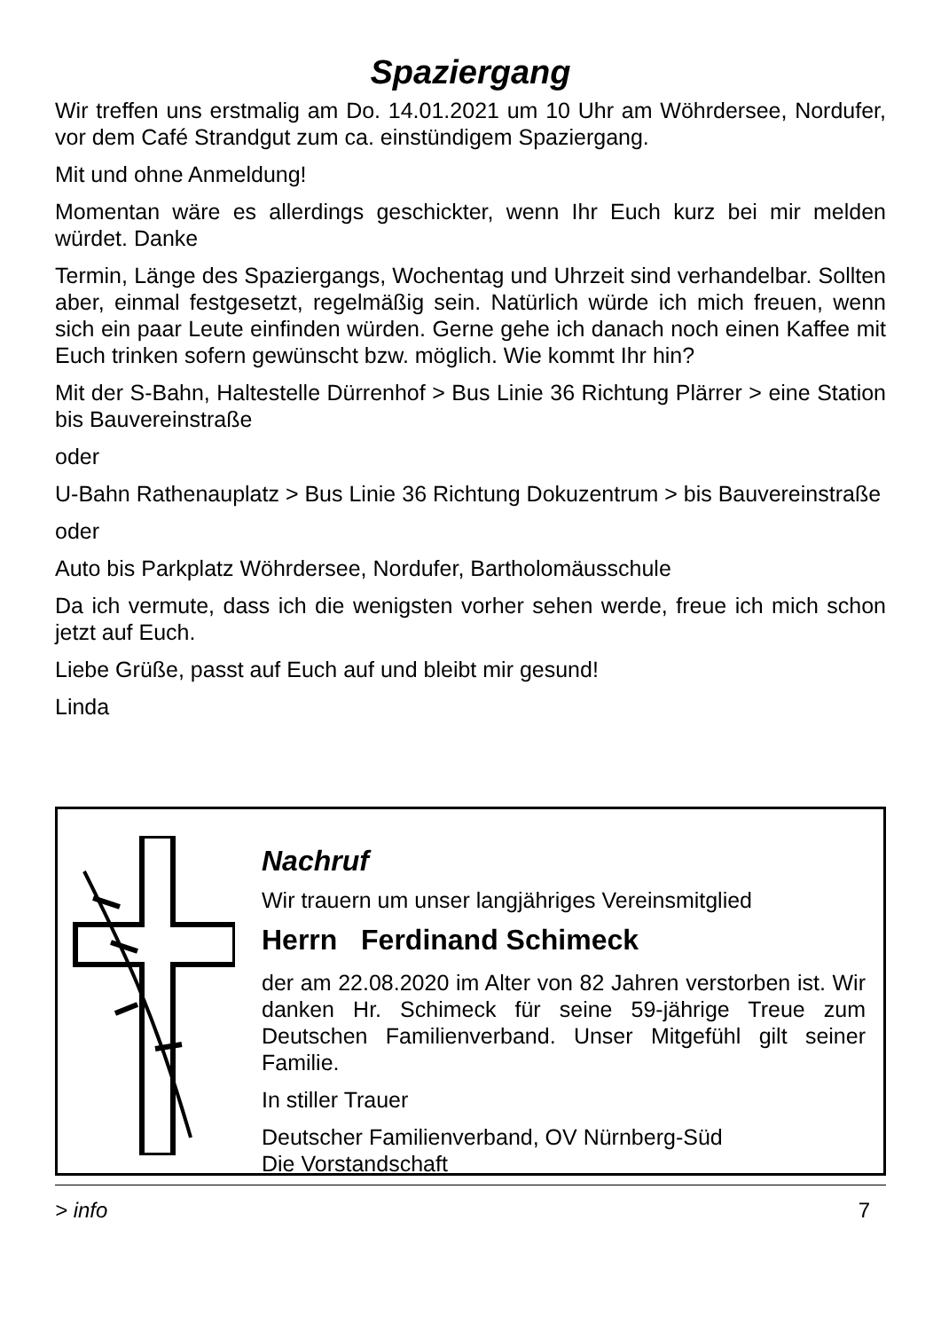Spaziergang
Wir treffen uns erstmalig am Do. 14.01.2021 um 10 Uhr am Wöhrdersee, Nordufer, vor dem Café Strandgut zum ca. einstündigem Spaziergang.
Mit und ohne Anmeldung!
Momentan wäre es allerdings geschickter, wenn Ihr Euch kurz bei mir melden würdet. Danke
Termin, Länge des Spaziergangs, Wochentag und Uhrzeit sind verhandelbar. Sollten aber, einmal festgesetzt, regelmäßig sein. Natürlich würde ich mich freuen, wenn sich ein paar Leute einfinden würden. Gerne gehe ich danach noch einen Kaffee mit Euch trinken sofern gewünscht bzw. möglich. Wie kommt Ihr hin?
Mit der S-Bahn, Haltestelle Dürrenhof > Bus Linie 36 Richtung Plärrer > eine Station bis Bauvereinstraße
oder
U-Bahn Rathenauplatz > Bus Linie 36 Richtung Dokuzentrum > bis Bauvereinstraße
oder
Auto bis Parkplatz Wöhrdersee, Nordufer, Bartholomäusschule
Da ich vermute, dass ich die wenigsten vorher sehen werde, freue ich mich schon jetzt auf Euch.
Liebe Grüße, passt auf Euch auf und bleibt mir gesund!
Linda
Nachruf
Wir trauern um unser langjähriges Vereinsmitglied
Herrn Ferdinand Schimeck
der am 22.08.2020 im Alter von 82 Jahren verstorben ist. Wir danken Hr. Schimeck für seine 59-jährige Treue zum Deutschen Familienverband. Unser Mitgefühl gilt seiner Familie.
In stiller Trauer
Deutscher Familienverband, OV Nürnberg-Süd
Die Vorstandschaft
> info 7